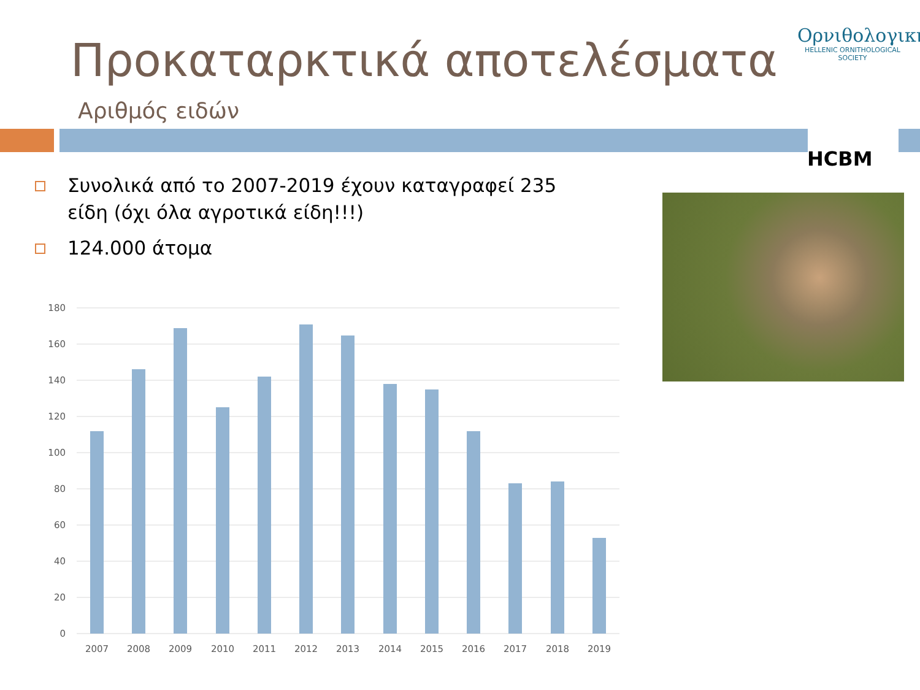Προκαταρκτικά αποτελέσματα
Αριθμός ειδών
Ορνιθολογική
HELLENIC ORNITHOLOGICAL SOCIETY
HCBM
Συνολικά από το 2007-2019 έχουν καταγραφεί 235 είδη (όχι όλα αγροτικά είδη!!!)
124.000 άτομα
180
160
140
120
100
80
60
40
20
0
2007
2008
2009
2010
2011
2012
2013
2014
2015
2016
2017
2018
2019